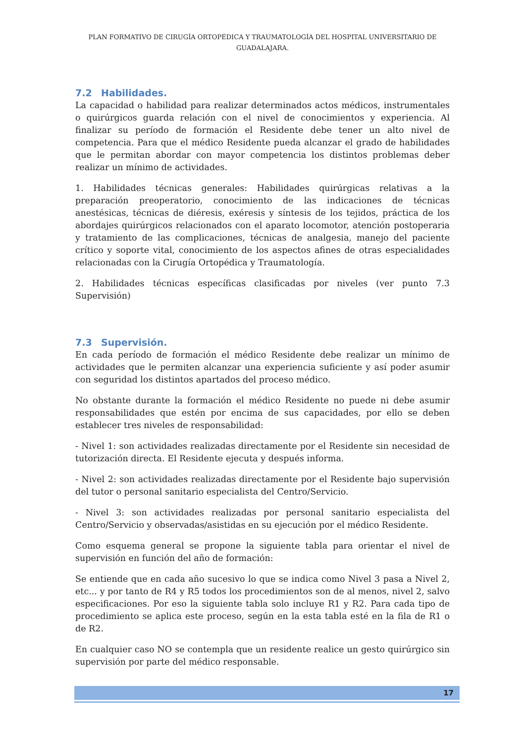PLAN FORMATIVO DE CIRUGÍA ORTOPÉDICA Y TRAUMATOLOGÍA DEL HOSPITAL UNIVERSITARIO DE GUADALAJARA.
7.2 Habilidades.
La capacidad o habilidad para realizar determinados actos médicos, instrumentales o quirúrgicos guarda relación con el nivel de conocimientos y experiencia. Al finalizar su período de formación el Residente debe tener un alto nivel de competencia. Para que el médico Residente pueda alcanzar el grado de habilidades que le permitan abordar con mayor competencia los distintos problemas deber realizar un mínimo de actividades.
1. Habilidades técnicas generales: Habilidades quirúrgicas relativas a la preparación preoperatorio, conocimiento de las indicaciones de técnicas anestésicas, técnicas de diéresis, exéresis y síntesis de los tejidos, práctica de los abordajes quirúrgicos relacionados con el aparato locomotor, atención postoperaria y tratamiento de las complicaciones, técnicas de analgesia, manejo del paciente crítico y soporte vital, conocimiento de los aspectos afines de otras especialidades relacionadas con la Cirugía Ortopédica y Traumatología.
2. Habilidades técnicas específicas clasificadas por niveles (ver punto 7.3 Supervisión)
7.3 Supervisión.
En cada período de formación el médico Residente debe realizar un mínimo de actividades que le permiten alcanzar una experiencia suficiente y así poder asumir con seguridad los distintos apartados del proceso médico.
No obstante durante la formación el médico Residente no puede ni debe asumir responsabilidades que estén por encima de sus capacidades, por ello se deben establecer tres niveles de responsabilidad:
- Nivel 1: son actividades realizadas directamente por el Residente sin necesidad de tutorización directa. El Residente ejecuta y después informa.
- Nivel 2: son actividades realizadas directamente por el Residente bajo supervisión del tutor o personal sanitario especialista del Centro/Servicio.
- Nivel 3: son actividades realizadas por personal sanitario especialista del Centro/Servicio y observadas/asistidas en su ejecución por el médico Residente.
Como esquema general se propone la siguiente tabla para orientar el nivel de supervisión en función del año de formación:
Se entiende que en cada año sucesivo lo que se indica como Nivel 3 pasa a Nivel 2, etc... y por tanto de R4 y R5 todos los procedimientos son de al menos, nivel 2, salvo especificaciones. Por eso la siguiente tabla solo incluye R1 y R2. Para cada tipo de procedimiento se aplica este proceso, según en la esta tabla esté en la fila de R1 o de R2.
En cualquier caso NO se contempla que un residente realice un gesto quirúrgico sin supervisión por parte del médico responsable.
17